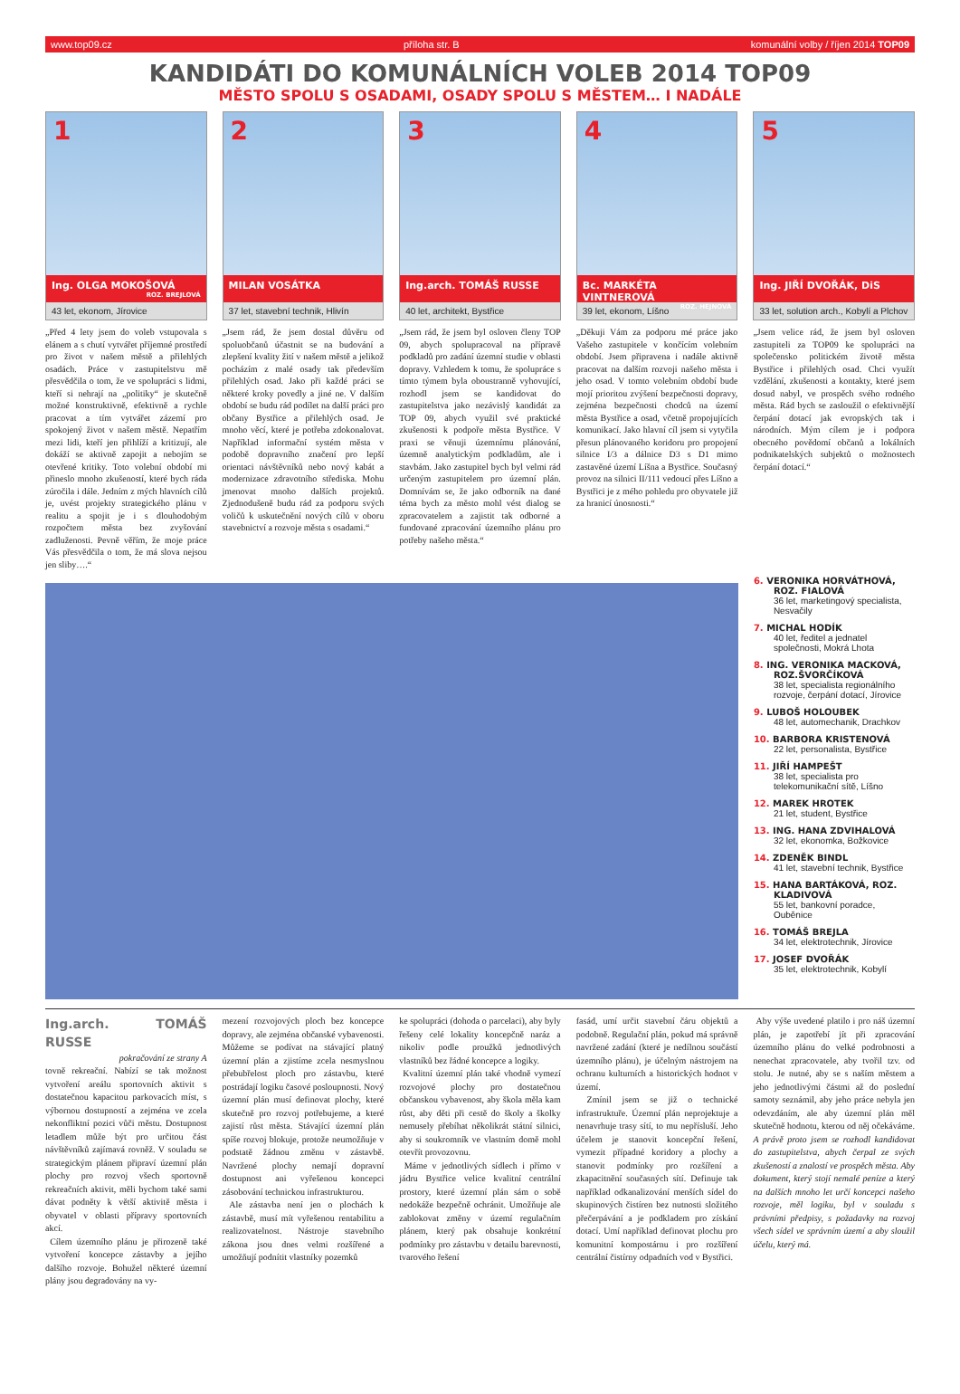www.top09.cz příloha str. B komunální volby / říjen 2014 TOP09
KANDIDÁTI DO KOMUNÁLNÍCH VOLEB 2014 TOP09
MĚSTO SPOLU S OSADAMI, OSADY SPOLU S MĚSTEM… I NADÁLE
1
Ing. OLGA MOKOŠOVÁ
ROZ. BREJLOVÁ
43 let, ekonom, Jírovice
„Před 4 lety jsem do voleb vstupovala s elánem a s chutí vytvářet příjemné prostředí pro život v našem městě a přilehlých osadách. Práce v zastupitelstvu mě přesvědčila o tom, že ve spolupráci s lidmi, kteří si nehrají na „politiky“ je skutečně možné konstruktivně, efektivně a rychle pracovat a tím vytvářet zázemí pro spokojený život v našem městě. Nepatřím mezi lidi, kteří jen přihlíží a kritizují, ale dokáží se aktivně zapojit a nebojím se otevřené kritiky. Toto volební období mi přineslo mnoho zkušeností, které bych ráda zúročila i dále. Jedním z mých hlavních cílů je, uvést projekty strategického plánu v realitu a spojit je i s dlouhodobým rozpočtem města bez zvyšování zadluženosti. Pevně věřím, že moje práce Vás přesvědčila o tom, že má slova nejsou jen sliby….“
2
MILAN VOSÁTKA
37 let, stavební technik, Hlivín
„Jsem rád, že jsem dostal důvěru od spoluobčanů účastnit se na budování a zlepšení kvality žití v našem městě a jelikož pocházím z malé osady tak především přilehlých osad. Jako při každé práci se některé kroky povedly a jiné ne. V dalším období se budu rád podílet na další práci pro občany Bystřice a přilehlých osad. Je mnoho věcí, které je potřeba zdokonalovat. Například informační systém města v podobě dopravního značení pro lepší orientaci návštěvníků nebo nový kabát a modernizace zdravotního střediska. Mohu jmenovat mnoho dalších projektů. Zjednodušeně budu rád za podporu svých voličů k uskutečnění nových cílů v oboru stavebnictví a rozvoje města s osadami.“
3
Ing.arch. TOMÁŠ RUSSE
40 let, architekt, Bystřice
„Jsem rád, že jsem byl osloven členy TOP 09, abych spolupracoval na přípravě podkladů pro zadání územní studie v oblasti dopravy. Vzhledem k tomu, že spolupráce s tímto týmem byla oboustranně vyhovující, rozhodl jsem se kandidovat do zastupitelstva jako nezávislý kandidát za TOP 09, abych využil své praktické zkušenosti k podpoře města Bystřice. V praxi se věnuji územnímu plánování, územně analytickým podkladům, ale i stavbám. Jako zastupitel bych byl velmi rád určeným zastupitelem pro územní plán. Domnívám se, že jako odborník na dané téma bych za město mohl vést dialog se zpracovatelem a zajistit tak odborné a fundované zpracování územního plánu pro potřeby našeho města.“
4
Bc. MARKÉTA VINTNEROVÁ
ROZ. HEJNOVÁ
39 let, ekonom, Líšno
„Děkuji Vám za podporu mé práce jako Vašeho zastupitele v končícím volebním období. Jsem připravena i nadále aktivně pracovat na dalším rozvoji našeho města i jeho osad. V tomto volebním období bude mojí prioritou zvýšení bezpečnosti dopravy, zejména bezpečnosti chodců na území města Bystřice a osad, včetně propojujících komunikací. Jako hlavní cíl jsem si vytyčila přesun plánovaného koridoru pro propojení silnice I/3 a dálnice D3 s D1 mimo zastavěné území Líšna a Bystřice. Současný provoz na silnici II/111 vedoucí přes Líšno a Bystřici je z mého pohledu pro obyvatele již za hranicí únosnosti.“
5
Ing. JIŘÍ DVOŘÁK, DiS
33 let, solution arch., Kobylí a Plchov
„Jsem velice rád, že jsem byl osloven zastupiteli za TOP09 ke spolupráci na společensko politickém životě města Bystřice i přilehlých osad. Chci využít vzdělání, zkušenosti a kontakty, které jsem dosud nabyl, ve prospěch svého rodného města. Rád bych se zasloužil o efektivnější čerpání dotací jak evropských tak i národních. Mým cílem je i podpora obecného povědomí občanů a lokálních podnikatelských subjektů o možnostech čerpání dotací.“
6. VERONIKA HORVÁTHOVÁ, ROZ. FIALOVÁ
36 let, marketingový specialista, Nesvačily
7. MICHAL HODÍK
40 let, ředitel a jednatel společnosti, Mokrá Lhota
8. ING. VERONIKA MACKOVÁ, ROZ.ŠVORČÍKOVÁ
38 let, specialista regionálního rozvoje, čerpání dotací, Jírovice
9. LUBOŠ HOLOUBEK
48 let, automechanik, Drachkov
10. BARBORA KRISTENOVÁ
22 let, personalista, Bystřice
11. JIŘÍ HAMPEŠT
38 let, specialista pro telekomunikační sítě, Líšno
12. MAREK HROTEK
21 let, student, Bystřice
13. ING. HANA ZDVIHALOVÁ
32 let, ekonomka, Božkovice
14. ZDENĚK BINDL
41 let, stavební technik, Bystřice
15. HANA BARTÁKOVÁ, ROZ. KLADIVOVÁ
55 let, bankovní poradce, Ouběnice
16. TOMÁŠ BREJLA
34 let, elektrotechnik, Jírovice
17. JOSEF DVOŘÁK
35 let, elektrotechnik, Kobylí
Ing.arch. TOMÁŠ RUSSE
pokračování ze strany A
tovně rekreační. Nabízí se tak možnost vytvoření areálu sportovních aktivit s dostatečnou kapacitou parkovacích míst, s výbornou dostupností a zejména ve zcela nekonfliktní pozici vůči městu. Dostupnost letadlem může být pro určitou část návštěvníků zajímavá rovněž. V souladu se strategickým plánem připraví územní plán plochy pro rozvoj všech sportovně rekreačních aktivit, měli bychom také sami dávat podněty k větší aktivitě města i obyvatel v oblasti přípravy sportovních akcí.
Cílem územního plánu je přirozeně také vytvoření koncepce zástavby a jejího dalšího rozvoje. Bohužel některé územní plány jsou degradovány na vy-
mezení rozvojových ploch bez koncepce dopravy, ale zejména občanské vybavenosti. Můžeme se podívat na stávající platný územní plán a zjistíme zcela nesmyslnou přebubřelost ploch pro zástavbu, které postrádají logiku časové posloupnosti. Nový územní plán musí definovat plochy, které skutečně pro rozvoj potřebujeme, a které zajistí růst města. Stávající územní plán spíše rozvoj blokuje, protože neumožňuje v podstatě žádnou změnu v zástavbě. Navržené plochy nemají dopravní dostupnost ani vyřešenou koncepci zásobování technickou infrastrukturou.
Ale zástavba není jen o plochách k zástavbě, musí mít vyřešenou rentabilitu a realizovatelnost. Nástroje stavebního zákona jsou dnes velmi rozšířené a umožňují podnítit vlastníky pozemků
ke spolupráci (dohoda o parcelaci), aby byly řešeny celé lokality koncepčně naráz a nikoliv podle proužků jednotlivých vlastníků bez řádné koncepce a logiky.
Kvalitní územní plán také vhodně vymezí rozvojové plochy pro dostatečnou občanskou vybavenost, aby škola měla kam růst, aby děti při cestě do školy a školky nemusely přebíhat několikrát státní silnici, aby si soukromník ve vlastním domě mohl otevřít provozovnu.
Máme v jednotlivých sídlech i přímo v jádru Bystřice velice kvalitní centrální prostory, které územní plán sám o sobě nedokáže bezpečně ochránit. Umožňuje ale zablokovat změny v území regulačním plánem, který pak obsahuje konkrétní podmínky pro zástavbu v detailu barevnosti, tvarového řešení
fasád, umí určit stavební čáru objektů a podobně. Regulační plán, pokud má správně navržené zadání (které je nedílnou součástí územního plánu), je účelným nástrojem na ochranu kulturních a historických hodnot v území.
Zmínil jsem se již o technické infrastruktuře. Územní plán neprojektuje a nenavrhuje trasy sítí, to mu nepřísluší. Jeho účelem je stanovit koncepční řešení, vymezit případné koridory a plochy a stanovit podmínky pro rozšíření a zkapacitnění současných sítí. Definuje tak například odkanalizování menších sídel do skupinových čistíren bez nutnosti složitého přečerpávání a je podkladem pro získání dotací. Umí například definovat plochu pro komunitní kompostárnu i pro rozšíření centrální čistírny odpadních vod v Bystřici.
Aby výše uvedené platilo i pro náš územní plán, je zapotřebí jít při zpracování územního plánu do velké podrobnosti a nenechat zpracovatele, aby tvořil tzv. od stolu. Je nutné, aby se s naším městem a jeho jednotlivými částmi až do poslední samoty seznámil, aby jeho práce nebyla jen odevzdáním, ale aby územní plán měl skutečně hodnotu, kterou od něj očekáváme. A právě proto jsem se rozhodl kandidovat do zastupitelstva, abych čerpal ze svých zkušeností a znalostí ve prospěch města. Aby dokument, který stojí nemalé peníze a který na dalších mnoho let určí koncepci našeho rozvoje, měl logiku, byl v souladu s právními předpisy, s požadavky na rozvoj všech sídel ve správním území a aby sloužil účelu, který má.